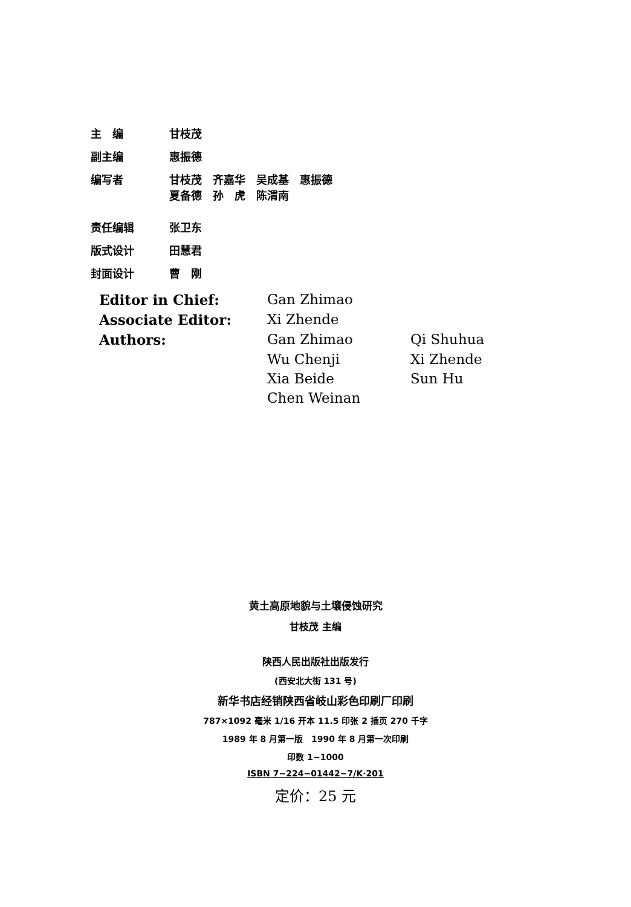| 主 编 | 甘枝茂 |
| 副主编 | 惠振德 |
| 编写者 | 甘枝茂 齐嘉华 吴成基 惠振德 夏备德 孙 虎 陈渭南 |
| 责任编辑 | 张卫东 |
| 版式设计 | 田慧君 |
| 封面设计 | 曹 刚 |
| Editor in Chief: | Gan Zhimao | |
| Associate Editor: | Xi Zhende | |
| Authors: | Gan Zhimao | Qi Shuhua |
| | Wu Chenji | Xi Zhende |
| | Xia Beide | Sun Hu |
| | Chen Weinan | |
黄土高原地貌与土壤侵蚀研究
甘枝茂 主编
陕西人民出版社出版发行
(西安北大街 131 号)
新华书店经销陕西省岐山彩色印刷厂印刷
787×1092 毫米 1/16 开本 11.5 印张 2 插页 270 千字
1989 年 8 月第一版　1990 年 8 月第一次印刷
印数 1−1000
ISBN 7−224−01442−7/K·201
定价：25 元